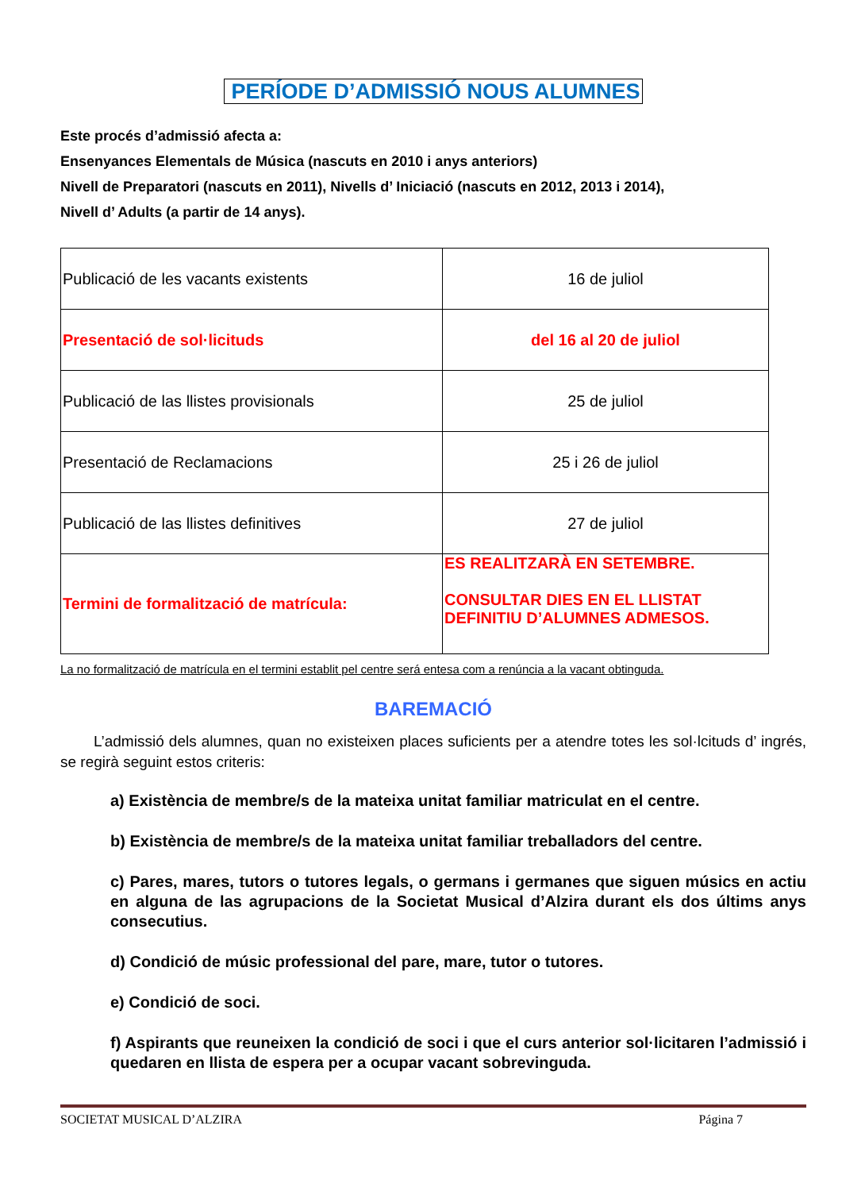PERÍODE D’ADMISSIÓ NOUS ALUMNES
Este procés d’admissió afecta a:
Ensenyances Elementals de Música (nascuts en 2010 i anys anteriors)
Nivell de Preparatori (nascuts en 2011), Nivells d’ Iniciació (nascuts en 2012, 2013 i 2014),
Nivell d’ Adults (a partir de 14 anys).
| Publicació de les vacants existents | 16 de juliol |
| Presentació de sol·licituds | del 16 al 20 de juliol |
| Publicació de las llistes provisionals | 25 de juliol |
| Presentació de Reclamacions | 25 i 26 de juliol |
| Publicació de las llistes definitives | 27 de juliol |
| Termini de formalització de matrícula: | ES REALITZARÀ EN SETEMBRE. CONSULTAR DIES EN EL LLISTAT DEFINITIU D’ALUMNES ADMESOS. |
La no formalització de matrícula en el termini establit pel centre será entesa com a renúncia a la vacant obtinguda.
BAREMACIÓ
L’admissió dels alumnes, quan no existeixen places suficients per a atendre totes les sol·lcituds d’ ingrés, se regirà seguint estos criteris:
a) Existència de membre/s de la mateixa unitat familiar matriculat en el centre.
b) Existència de membre/s de la mateixa unitat familiar treballadors del centre.
c) Pares, mares, tutors o tutores legals, o germans i germanes que siguen músics en actiu en alguna de las agrupacions de la Societat Musical d’Alzira durant els dos últims anys consecutius.
d) Condició de músic professional del pare, mare, tutor o tutores.
e) Condició de soci.
f) Aspirants que reuneixen la condició de soci i que el curs anterior sol·licitaren l’admissió i quedaren en llista de espera per a ocupar vacant sobrevinguda.
SOCIETAT MUSICAL D’ALZIRA Página 7